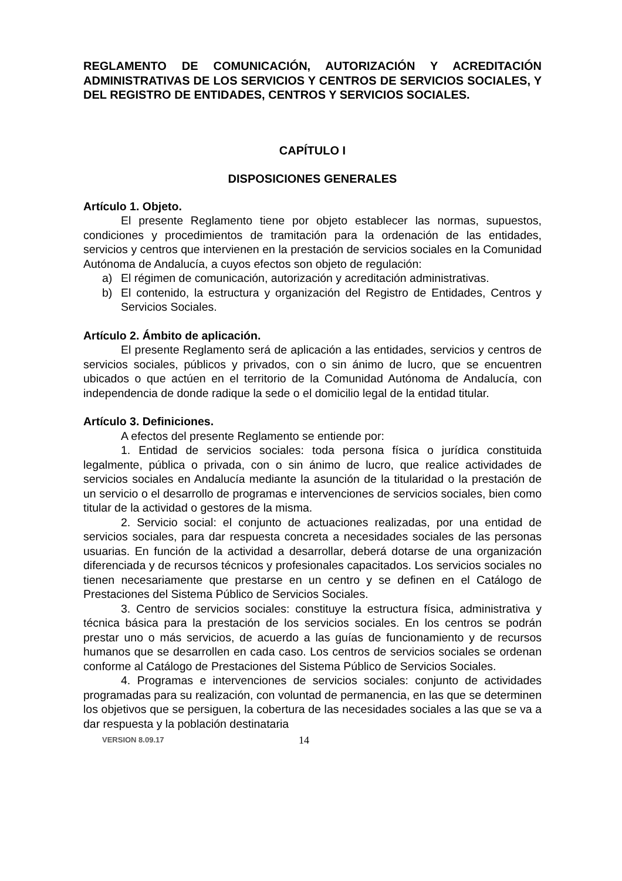REGLAMENTO DE COMUNICACIÓN, AUTORIZACIÓN Y ACREDITACIÓN ADMINISTRATIVAS DE LOS SERVICIOS Y CENTROS DE SERVICIOS SOCIALES, Y DEL REGISTRO DE ENTIDADES, CENTROS Y SERVICIOS SOCIALES.
CAPÍTULO I
DISPOSICIONES GENERALES
Artículo 1. Objeto.
El presente Reglamento tiene por objeto establecer las normas, supuestos, condiciones y procedimientos de tramitación para la ordenación de las entidades, servicios y centros que intervienen en la prestación de servicios sociales en la Comunidad Autónoma de Andalucía, a cuyos efectos son objeto de regulación:
a) El régimen de comunicación, autorización y acreditación administrativas.
b) El contenido, la estructura y organización del Registro de Entidades, Centros y Servicios Sociales.
Artículo 2. Ámbito de aplicación.
El presente Reglamento será de aplicación a las entidades, servicios y centros de servicios sociales, públicos y privados, con o sin ánimo de lucro, que se encuentren ubicados o que actúen en el territorio de la Comunidad Autónoma de Andalucía, con independencia de donde radique la sede o el domicilio legal de la entidad titular.
Artículo 3. Definiciones.
A efectos del presente Reglamento se entiende por:
1. Entidad de servicios sociales: toda persona física o jurídica constituida legalmente, pública o privada, con o sin ánimo de lucro, que realice actividades de servicios sociales en Andalucía mediante la asunción de la titularidad o la prestación de un servicio o el desarrollo de programas e intervenciones de servicios sociales, bien como titular de la actividad o gestores de la misma.
2. Servicio social: el conjunto de actuaciones realizadas, por una entidad de servicios sociales, para dar respuesta concreta a necesidades sociales de las personas usuarias. En función de la actividad a desarrollar, deberá dotarse de una organización diferenciada y de recursos técnicos y profesionales capacitados. Los servicios sociales no tienen necesariamente que prestarse en un centro y se definen en el Catálogo de Prestaciones del Sistema Público de Servicios Sociales.
3. Centro de servicios sociales: constituye la estructura física, administrativa y técnica básica para la prestación de los servicios sociales. En los centros se podrán prestar uno o más servicios, de acuerdo a las guías de funcionamiento y de recursos humanos que se desarrollen en cada caso. Los centros de servicios sociales se ordenan conforme al Catálogo de Prestaciones del Sistema Público de Servicios Sociales.
4. Programas e intervenciones de servicios sociales: conjunto de actividades programadas para su realización, con voluntad de permanencia, en las que se determinen los objetivos que se persiguen, la cobertura de las necesidades sociales a las que se va a dar respuesta y la población destinataria
VERSION 8.09.17 14